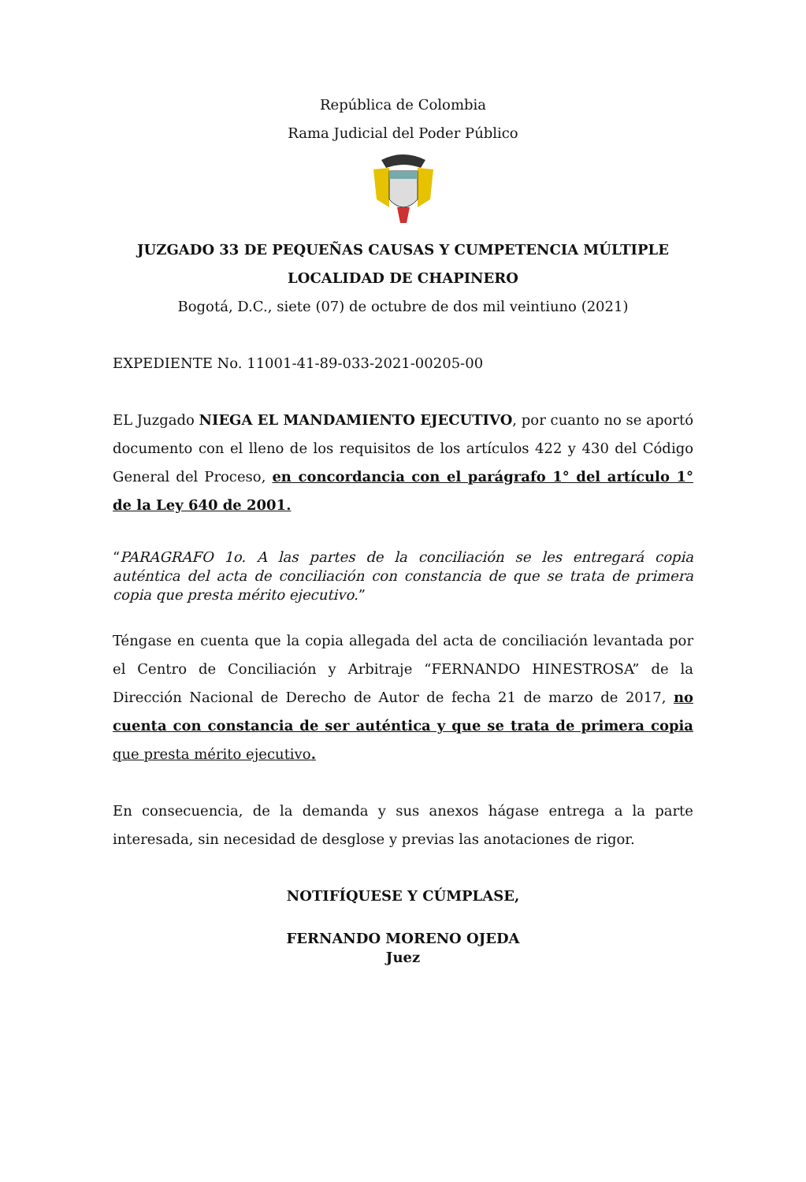República de Colombia
Rama Judicial del Poder Público
JUZGADO 33 DE PEQUEÑAS CAUSAS Y CUMPETENCIA MÚLTIPLE
LOCALIDAD DE CHAPINERO
Bogotá, D.C., siete (07) de octubre de dos mil veintiuno (2021)
EXPEDIENTE No. 11001-41-89-033-2021-00205-00
EL Juzgado NIEGA EL MANDAMIENTO EJECUTIVO, por cuanto no se aportó documento con el lleno de los requisitos de los artículos 422 y 430 del Código General del Proceso, en concordancia con el parágrafo 1° del artículo 1° de la Ley 640 de 2001.
“PARAGRAFO 1o. A las partes de la conciliación se les entregará copia auténtica del acta de conciliación con constancia de que se trata de primera copia que presta mérito ejecutivo.”
Téngase en cuenta que la copia allegada del acta de conciliación levantada por el Centro de Conciliación y Arbitraje “FERNANDO HINESTROSA” de la Dirección Nacional de Derecho de Autor de fecha 21 de marzo de 2017, no cuenta con constancia de ser auténtica y que se trata de primera copia que presta mérito ejecutivo.
En consecuencia, de la demanda y sus anexos hágase entrega a la parte interesada, sin necesidad de desglose y previas las anotaciones de rigor.
NOTIFÍQUESE Y CÚMPLASE,
FERNANDO MORENO OJEDA
Juez